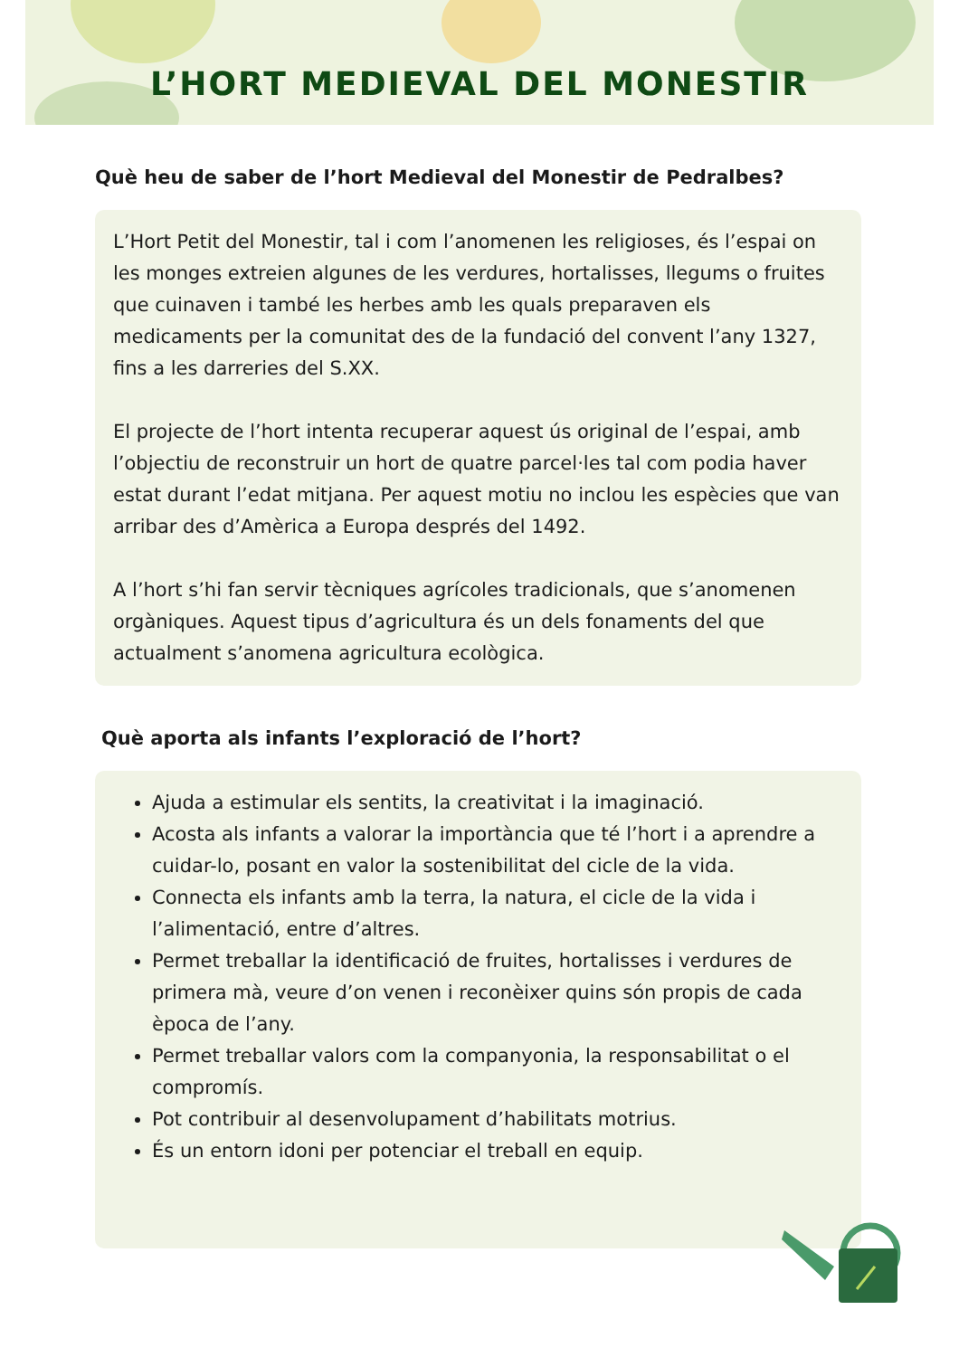L’HORT MEDIEVAL DEL MONESTIR
Què heu de saber de l’hort Medieval del Monestir de Pedralbes?
L’Hort Petit del Monestir, tal i com l’anomenen les religioses, és l’espai on les monges extreien algunes de les verdures, hortalisses, llegums o fruites que cuinaven i també les herbes amb les quals preparaven els medicaments per la comunitat des de la fundació del convent l’any 1327, fins a les darreries del S.XX.
El projecte de l’hort intenta recuperar aquest ús original de l’espai, amb l’objectiu de reconstruir un hort de quatre parcel·les tal com podia haver estat durant l’edat mitjana. Per aquest motiu no inclou les espècies que van arribar des d’Amèrica a Europa després del 1492.
A l’hort s’hi fan servir tècniques agrícoles tradicionals, que s’anomenen orgàniques. Aquest tipus d’agricultura és un dels fonaments del que actualment s’anomena agricultura ecològica.
Què aporta als infants l’exploració de l’hort?
Ajuda a estimular els sentits, la creativitat i la imaginació.
Acosta als infants a valorar la importància que té l’hort i a aprendre a cuidar-lo, posant en valor la sostenibilitat del cicle de la vida.
Connecta els infants amb la terra, la natura, el cicle de la vida i l’alimentació, entre d’altres.
Permet treballar la identificació de fruites, hortalisses i verdures de primera mà, veure d’on venen i reconèixer quins són propis de cada època de l’any.
Permet treballar valors com la companyonia, la responsabilitat o el compromís.
Pot contribuir al desenvolupament d’habilitats motrius.
És un entorn idoni per potenciar el treball en equip.